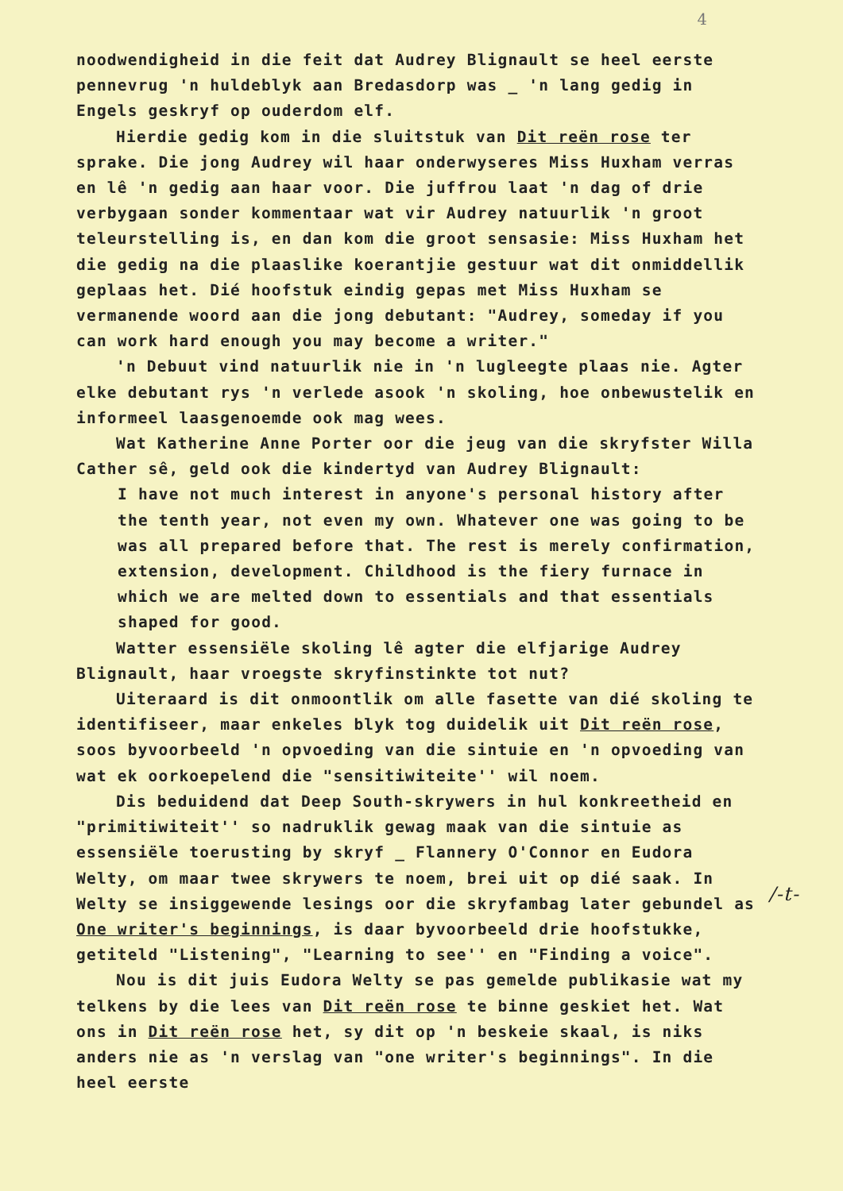4
noodwendigheid in die feit dat Audrey Blignault se heel eerste pennevrug 'n huldeblyk aan Bredasdorp was _ 'n lang gedig in Engels geskryf op ouderdom elf.
Hierdie gedig kom in die sluitstuk van Dit reën rose ter sprake. Die jong Audrey wil haar onderwyseres Miss Huxham verras en lê 'n gedig aan haar voor. Die juffrou laat 'n dag of drie verbygaan sonder kommentaar wat vir Audrey natuurlik 'n groot teleurstelling is, en dan kom die groot sensasie: Miss Huxham het die gedig na die plaaslike koerantjie gestuur wat dit onmiddellik geplaas het. Dié hoofstuk eindig gepas met Miss Huxham se vermanende woord aan die jong debutant: "Audrey, someday if you can work hard enough you may become a writer."
'n Debuut vind natuurlik nie in 'n lugleegte plaas nie. Agter elke debutant rys 'n verlede asook 'n skoling, hoe onbewustelik en informeel laasgenoemde ook mag wees.
Wat Katherine Anne Porter oor die jeug van die skryfster Willa Cather sê, geld ook die kindertyd van Audrey Blignault:
I have not much interest in anyone's personal history after the tenth year, not even my own. Whatever one was going to be was all prepared before that. The rest is merely confirmation, extension, development. Childhood is the fiery furnace in which we are melted down to essentials and that essentials shaped for good.
Watter essensiële skoling lê agter die elfjarige Audrey Blignault, haar vroegste skryfinstinkte tot nut?
Uiteraard is dit onmoontlik om alle fasette van dié skoling te identifiseer, maar enkeles blyk tog duidelik uit Dit reën rose, soos byvoorbeeld 'n opvoeding van die sintuie en 'n opvoeding van wat ek oorkoepelend die "sensitiwiteite'' wil noem.
Dis beduidend dat Deep South-skrywers in hul konkreetheid en "primitiwiteit'' so nadruklik gewag maak van die sintuie as essensiële toerusting by skryf _ Flannery O'Connor en Eudora Welty, om maar twee skrywers te noem, brei uit op dié saak. In Welty se insiggewende lesings oor die skryfambag later gebundel as One writer's beginnings, is daar byvoorbeeld drie hoofstukke, getiteld "Listening", "Learning to see'' en "Finding a voice".
Nou is dit juis Eudora Welty se pas gemelde publikasie wat my telkens by die lees van Dit reën rose te binne geskiet het. Wat ons in Dit reën rose het, sy dit op 'n beskeie skaal, is niks anders nie as 'n verslag van "one writer's beginnings". In die heel eerste
/-t-